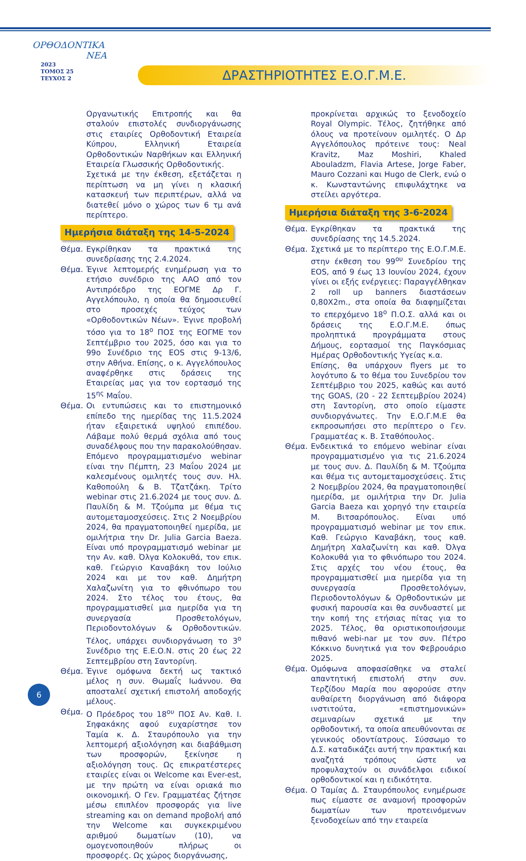ΟΡΘΟΔΟΝΤΙΚΑ
ΝΕΑ
2023
ΤΟΜΟΣ 25
ΤΕΥΧΟΣ 2
ΔΡΑΣΤΗΡΙΟΤΗΤΕΣ Ε.Ο.Γ.Μ.Ε.
Οργανωτικής Επιτροπής και θα σταλούν επιστολές συνδιοργάνωσης στις εταιρίες Ορθοδοντική Εταιρεία Κύπρου, Ελληνική Εταιρεία Ορθοδοντικών Ναρθήκων και Ελληνική Εταιρεία Γλωσσικής Ορθοδοντικής.
Σχετικά με την έκθεση, εξετάζεται η περίπτωση να μη γίνει η κλασική κατασκευή των περιπτέρων, αλλά να διατεθεί μόνο ο χώρος των 6 τμ ανά περίπτερο.
Ημερήσια διάταξη της 14-5-2024
Θέμα. Εγκρίθηκαν τα πρακτικά της συνεδρίασης της 2.4.2024.
Θέμα. Έγινε λεπτομερής ενημέρωση για το ετήσιο συνέδριο της AAO από τον Αντιπρόεδρο της ΕΟΓΜΕ Δρ Γ. Αγγελόπουλο, η οποία θα δημοσιευθεί στο προσεχές τεύχος των «Ορθοδοντικών Νέων». Έγινε προβολή τόσο για το 18<sup>ο</sup> ΠΟΣ της ΕΟΓΜΕ τον Σεπτέμβριο του 2025, όσο και για το 99ο Συνέδριο της EOS στις 9-13/6, στην Αθήνα. Επίσης, ο κ. Αγγελόπουλος αναφέρθηκε στις δράσεις της Εταιρείας μας για τον εορτασμό της 15<sup>ης</sup> Μαΐου.
Θέμα. Οι εντυπώσεις και το επιστημονικό επίπεδο της ημερίδας της 11.5.2024 ήταν εξαιρετικά υψηλού επιπέδου. Λάβαμε πολύ θερμά σχόλια από τους συναδέλφους που την παρακολούθησαν. Επόμενο προγραμματισμένο webinar είναι την Πέμπτη, 23 Μαΐου 2024 με καλεσμένους ομιλητές τους συν. Ηλ. Καθοπούλη & Β. Τζατζάκη. Τρίτο webinar στις 21.6.2024 με τους συν. Δ. Παυλίδη & Μ. Τζούμπα με θέμα τις αυτομεταμοσχεύσεις. Στις 2 Νοεμβρίου 2024, θα πραγματοποιηθεί ημερίδα, με ομιλήτρια την Dr. Julia Garcia Baeza. Είναι υπό προγραμματισμό webinar με την Αν. καθ. Όλγα Κολοκυθά, τον επικ. καθ. Γεώργιο Καναβάκη τον Ιούλιο 2024 και με τον καθ. Δημήτρη Χαλαζωνίτη για το φθινόπωρο του 2024. Στο τέλος του έτους, θα προγραμματισθεί μια ημερίδα για τη συνεργασία Προσθετολόγων, Περιοδοντολόγων & Ορθοδοντικών. Τέλος, υπάρχει συνδιοργάνωση το 3<sup>ο</sup> Συνέδριο της Ε.Ε.Ο.Ν. στις 20 έως 22 Σεπτεμβρίου στη Σαντορίνη.
Θέμα. Έγινε ομόφωνα δεκτή ως τακτικό μέλος η συν. Θωμαΐς Ιωάννου. Θα αποσταλεί σχετική επιστολή αποδοχής μέλους.
Θέμα. Ο Πρόεδρος του 18<sup>ου</sup> ΠΟΣ Αν. Καθ. Ι. Σηφακάκης αφού ευχαρίστησε τον Ταμία κ. Δ. Σταυρόπουλο για την λεπτομερή αξιολόγηση και διαβάθμιση των προσφορών, ξεκίνησε η αξιολόγηση τους. Ως επικρατέστερες εταιρίες είναι οι Welcome και Ever-est, με την πρώτη να είναι οριακά πιο οικονομική. Ο Γεν. Γραμματέας ζήτησε μέσω επιπλέον προσφοράς για live streaming και on demand προβολή από την Welcome και συγκεκριμένου αριθμού δωματίων (10), να ομογενοποιηθούν πλήρως οι προσφορές. Ως χώρος διοργάνωσης,
προκρίνεται αρχικώς το ξενοδοχείο Royal Olympic. Τέλος, ζητήθηκε από όλους να προτείνουν ομιλητές. Ο Δρ Αγγελόπουλος πρότεινε τους: Neal Kravitz, Maz Moshiri, Khaled Abouladzm, Flavia Artese, Jorge Faber, Mauro Cozzani και Hugo de Clerk, ενώ ο κ. Κωνσταντώνης επιφυλάχτηκε να στείλει αργότερα.
Ημερήσια διάταξη της 3-6-2024
Θέμα. Εγκρίθηκαν τα πρακτικά της συνεδρίασης της 14.5.2024.
Θέμα. Σχετικά με το περίπτερο της Ε.Ο.Γ.Μ.Ε. στην έκθεση του 99<sup>ου</sup> Συνεδρίου της EOS, από 9 έως 13 Ιουνίου 2024, έχουν γίνει οι εξής ενέργειες: Παραγγέλθηκαν 2 roll up banners διαστάσεων 0,80Χ2m., στα οποία θα διαφημίζεται το επερχόμενο 18<sup>ο</sup> Π.Ο.Σ. αλλά και οι δράσεις της Ε.Ο.Γ.Μ.Ε. όπως προληπτικά προγράμματα στους Δήμους, εορτασμοί της Παγκόσμιας Ημέρας Ορθοδοντικής Υγείας κ.α.
Επίσης, θα υπάρχουν flyers με το λογότυπο & το θέμα του Συνεδρίου τον Σεπτέμβριο του 2025, καθώς και αυτό της GOAS, (20 - 22 Σεπτεμβρίου 2024) στη Σαντορίνη, στο οποίο είμαστε συνδιοργάνωτες. Την Ε.Ο.Γ.Μ.Ε θα εκπροσωπήσει στο περίπτερο ο Γεν. Γραμματέας κ. Β. Σταθόπουλος.
Θέμα. Ενδεικτικά το επόμενο webinar είναι προγραμματισμένο για τις 21.6.2024 με τους συν. Δ. Παυλίδη & Μ. Τζούμπα και θέμα τις αυτομεταμοσχεύσεις. Στις 2 Νοεμβρίου 2024, θα πραγματοποιηθεί ημερίδα, με ομιλήτρια την Dr. Julia Garcia Baeza και χορηγό την εταιρεία Μ. Βιτσαρόπουλος. Είναι υπό προγραμματισμό webinar με τον επικ. Καθ. Γεώργιο Καναβάκη, τους καθ. Δημήτρη Χαλαζωνίτη και καθ. Όλγα Κολοκυθά για το φθινόπωρο του 2024. Στις αρχές του νέου έτους, θα προγραμματισθεί μια ημερίδα για τη συνεργασία Προσθετολόγων, Περιοδοντολόγων & Ορθοδοντικών με φυσική παρουσία και θα συνδυαστεί με την κοπή της ετήσιας πίτας για το 2025. Τέλος, θα οριστικοποιήσουμε πιθανό webi-nar με τον συν. Πέτρο Κόκκινο δυνητικά για τον Φεβρουάριο 2025.
Θέμα. Ομόφωνα αποφασίσθηκε να σταλεί απαντητική επιστολή στην συν. Τερζίδου Μαρία που αφορούσε στην αυθαίρετη διοργάνωση από διάφορα ινστιτούτα, «επιστημονικών» σεμιναρίων σχετικά με την ορθοδοντική, τα οποία απευθύνονται σε γενικούς οδοντίατρους. Σύσσωμο το Δ.Σ. καταδικάζει αυτή την πρακτική και αναζητά τρόπους ώστε να προφυλαχτούν οι συνάδελφοι ειδικοί ορθοδοντικοί και η ειδικότητα.
Θέμα. Ο Ταμίας Δ. Σταυρόπουλος ενημέρωσε πως είμαστε σε αναμονή προσφορών δωματίων των προτεινόμενων ξενοδοχείων από την εταιρεία
6